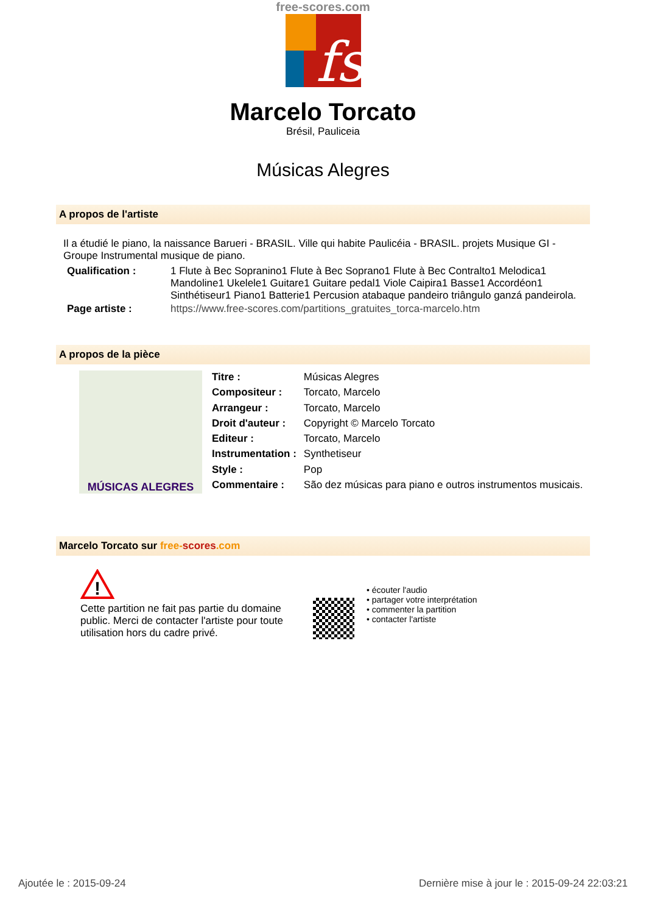free-scores.com
fs
Marcelo Torcato
Brésil, Pauliceia
Músicas Alegres
A propos de l'artiste
Il a étudié le piano, la naissance Barueri - BRASIL. Ville qui habite Paulicéia - BRASIL. projets Musique GI - Groupe Instrumental musique de piano.
| Qualification : | 1 Flute à Bec Sopranino1 Flute à Bec Soprano1 Flute à Bec Contralto1 Melodica1 Mandoline1 Ukelele1 Guitare1 Guitare pedal1 Viole Caipira1 Basse1 Accordéon1 Sinthétiseur1 Piano1 Batterie1 Percusion atabaque pandeiro triângulo ganzá pandeirola. |
| Page artiste : | https://www.free-scores.com/partitions_gratuites_torca-marcelo.htm |
A propos de la pièce
MÚSICAS ALEGRES
| Titre : | Músicas Alegres |
| Compositeur : | Torcato, Marcelo |
| Arrangeur : | Torcato, Marcelo |
| Droit d'auteur : | Copyright © Marcelo Torcato |
| Editeur : | Torcato, Marcelo |
| Instrumentation : | Synthetiseur |
| Style : | Pop |
| Commentaire : | São dez músicas para piano e outros instrumentos musicais. |
Marcelo Torcato sur free-scores.com
!
Cette partition ne fait pas partie du domaine public. Merci de contacter l'artiste pour toute utilisation hors du cadre privé.
• écouter l'audio
• partager votre interprétation
• commenter la partition
• contacter l'artiste
Ajoutée le : 2015-09-24 Dernière mise à jour le : 2015-09-24 22:03:21